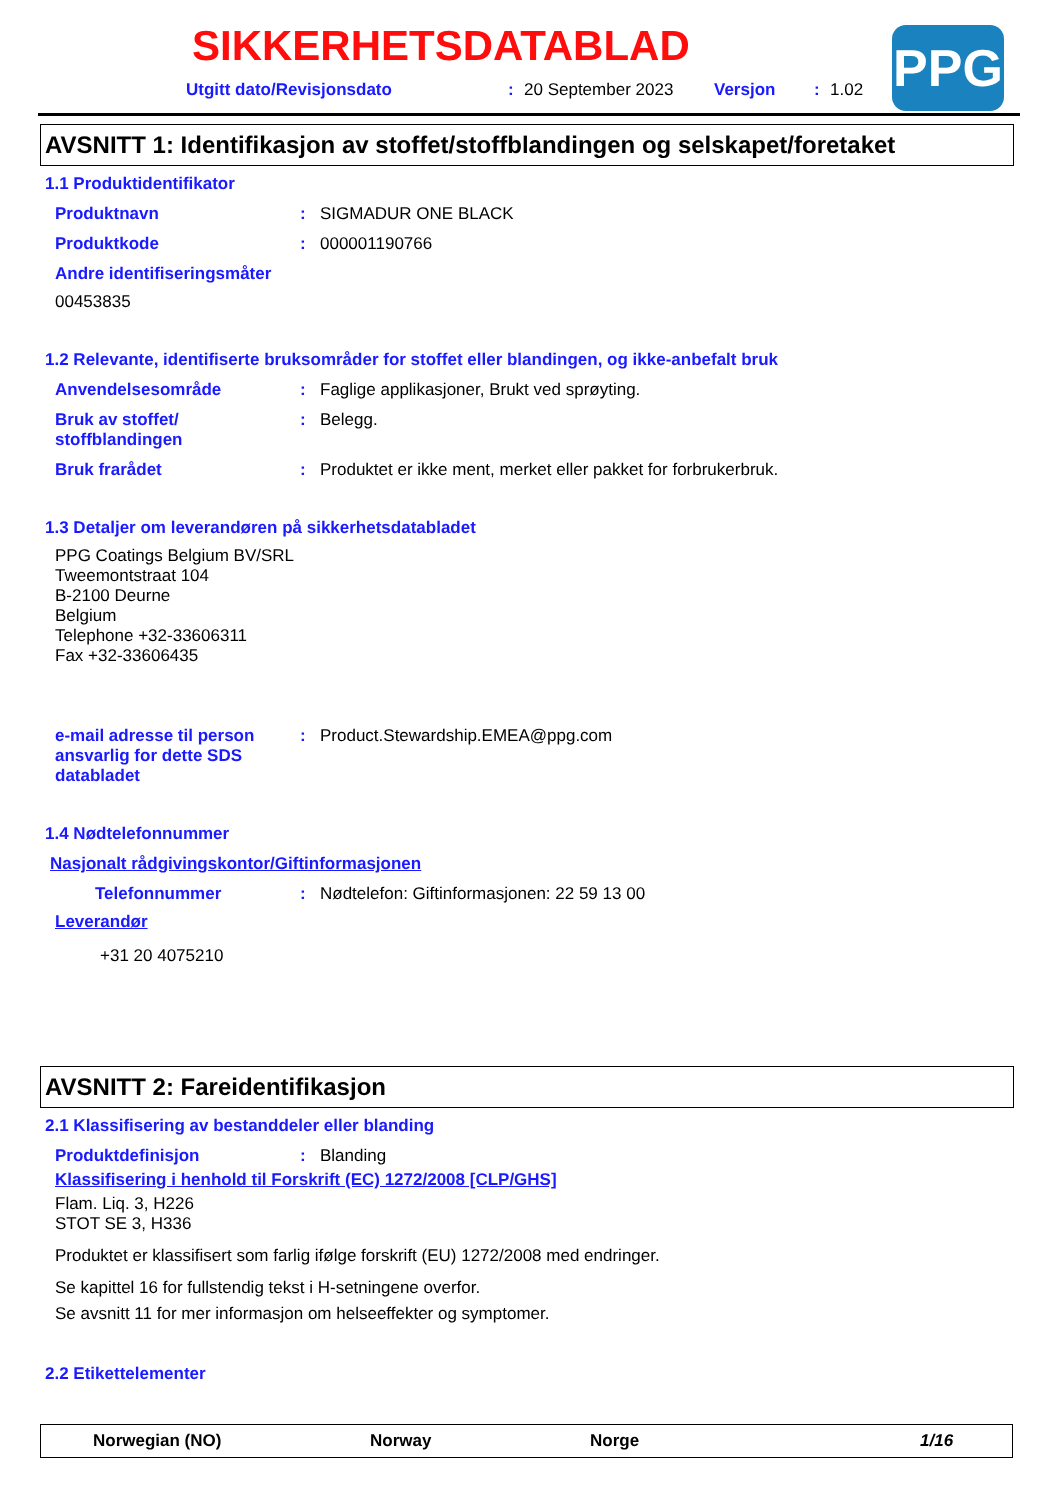SIKKERHETSDATABLAD
Utgitt dato/Revisjonsdato: 20 September 2023 Versjon: 1.02
PPG
AVSNITT 1: Identifikasjon av stoffet/stoffblandingen og selskapet/foretaket
1.1 Produktidentifikator
Produktnavn: SIGMADUR ONE BLACK
Produktkode: 000001190766
Andre identifiseringsmåter
00453835
1.2 Relevante, identifiserte bruksområder for stoffet eller blandingen, og ikke-anbefalt bruk
Anvendelsesområde: Faglige applikasjoner, Brukt ved sprøyting.
Bruk av stoffet/
stoffblandingen: Belegg.
Bruk frarådet: Produktet er ikke ment, merket eller pakket for forbrukerbruk.
1.3 Detaljer om leverandøren på sikkerhetsdatabladet
PPG Coatings Belgium BV/SRL
Tweemontstraat 104
B-2100 Deurne
Belgium
Telephone +32-33606311
Fax +32-33606435
e-mail adresse til person ansvarlig for dette SDS databladet: Product.Stewardship.EMEA@ppg.com
1.4 Nødtelefonnummer
Nasjonalt rådgivingskontor/Giftinformasjonen
Telefonnummer: Nødtelefon: Giftinformasjonen: 22 59 13 00
Leverandør
+31 20 4075210
AVSNITT 2: Fareidentifikasjon
2.1 Klassifisering av bestanddeler eller blanding
Produktdefinisjon: Blanding
Klassifisering i henhold til Forskrift (EC) 1272/2008 [CLP/GHS]
Flam. Liq. 3, H226
STOT SE 3, H336
Produktet er klassifisert som farlig ifølge forskrift (EU) 1272/2008 med endringer.
Se kapittel 16 for fullstendig tekst i H-setningene overfor.
Se avsnitt 11 for mer informasjon om helseeffekter og symptomer.
2.2 Etikettelementer
Norwegian (NO) Norway Norge 1/16